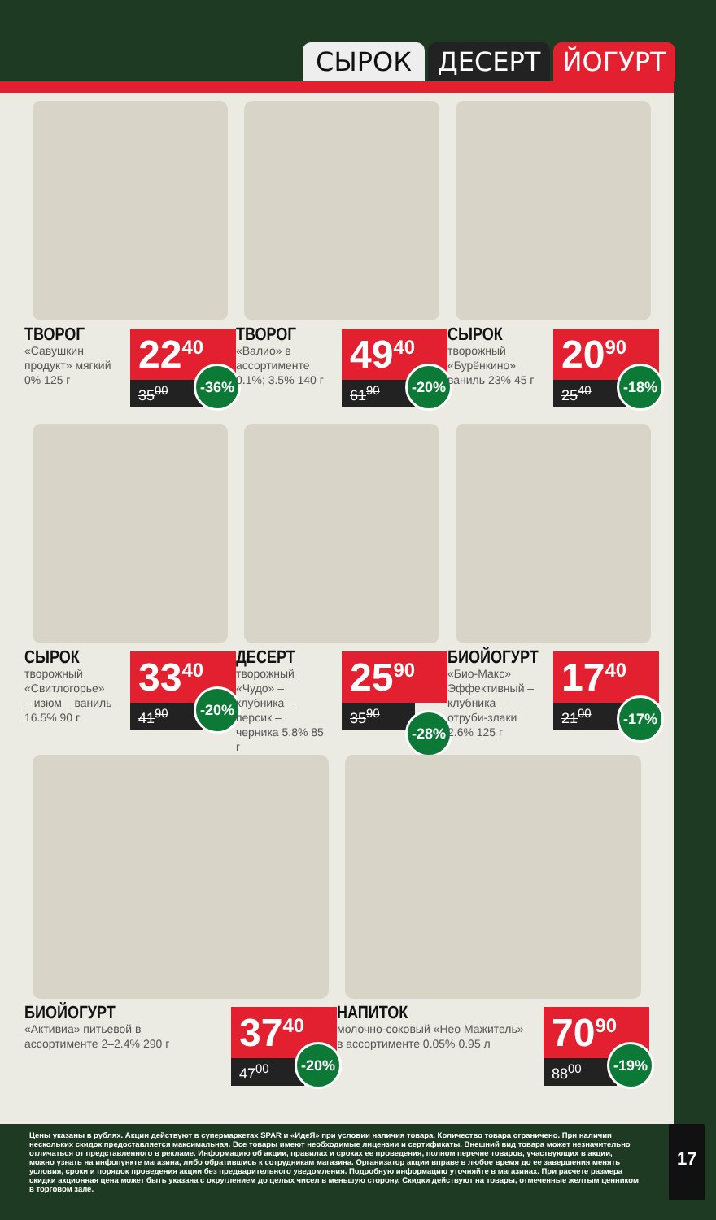СЫРОК ДЕСЕРТ ЙОГУРТ
ТВОРОГ
«Савушкин продукт» мягкий 0% 125 г
22<sup>40</sup>
35<sup>00</sup>
-36%
ТВОРОГ
«Валио» в ассортименте 0.1%; 3.5% 140 г
49<sup>40</sup>
61<sup>90</sup>
-20%
СЫРОК
творожный «Бурёнкино» ваниль 23% 45 г
20<sup>90</sup>
25<sup>40</sup>
-18%
СЫРОК
творожный «Свитлогорье» – изюм – ваниль 16.5% 90 г
33<sup>40</sup>
41<sup>90</sup>
-20%
ДЕСЕРТ
творожный «Чудо» – клубника – персик – черника 5.8% 85 г
25<sup>90</sup>
35<sup>90</sup>
-28%
БИОЙОГУРТ
«Био-Макс» Эффективный – клубника – отруби-злаки 2.6% 125 г
17<sup>40</sup>
21<sup>00</sup>
-17%
БИОЙОГУРТ
«Активиа» питьевой в ассортименте 2–2.4% 290 г
37<sup>40</sup>
47<sup>00</sup>
-20%
НАПИТОК
молочно-соковый «Нео Мажитель» в ассортименте 0.05% 0.95 л
70<sup>90</sup>
88<sup>00</sup>
-19%
Цены указаны в рублях. Акции действуют в супермаркетах SPAR и «ИдеЯ» при условии наличия товара. Количество товара ограничено. При наличии нескольких скидок предоставляется максимальная. Все товары имеют необходимые лицензии и сертификаты. Внешний вид товара может незначительно отличаться от представленного в рекламе. Информацию об акции, правилах и сроках ее проведения, полном перечне товаров, участвующих в акции, можно узнать на инфопункте магазина, либо обратившись к сотрудникам магазина. Организатор акции вправе в любое время до ее завершения менять условия, сроки и порядок проведения акции без предварительного уведомления. Подробную информацию уточняйте в магазинах. При расчете размера скидки акционная цена может быть указана с округлением до целых чисел в меньшую сторону. Скидки действуют на товары, отмеченные желтым ценником в торговом зале.
17